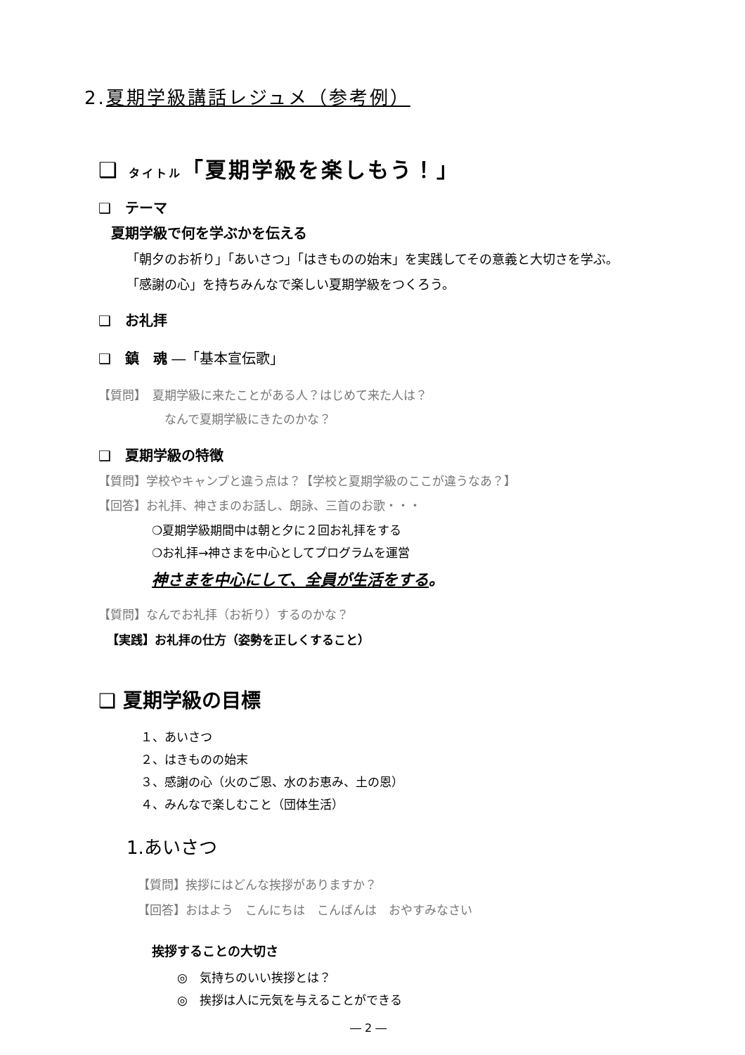2.夏期学級講話レジュメ（参考例）
❑ タイトル「夏期学級を楽しもう！」
❑　テーマ
夏期学級で何を学ぶかを伝える
「朝夕のお祈り」「あいさつ」「はきものの始末」を実践してその意義と大切さを学ぶ。
「感謝の心」を持ちみんなで楽しい夏期学級をつくろう。
❑　お礼拝
❑　鎮　魂 ―「基本宣伝歌」
【質問】　夏期学級に来たことがある人？はじめて来た人は？
なんで夏期学級にきたのかな？
❑　夏期学級の特徴
【質問】学校やキャンプと違う点は？【学校と夏期学級のここが違うなあ？】
【回答】お礼拝、神さまのお話し、朗詠、三首のお歌・・・
❍夏期学級期間中は朝と夕に２回お礼拝をする
❍お礼拝→神さまを中心としてプログラムを運営
神さまを中心にして、全員が生活をする。
【質問】なんでお礼拝（お祈り）するのかな？
【実践】お礼拝の仕方（姿勢を正しくすること）
❑ 夏期学級の目標
１、あいさつ
２、はきものの始末
３、感謝の心（火のご恩、水のお恵み、土の恩）
４、みんなで楽しむこと（団体生活）
1.あいさつ
【質問】挨拶にはどんな挨拶がありますか？
【回答】おはよう　こんにちは　こんばんは　おやすみなさい
挨拶することの大切さ
◎　気持ちのいい挨拶とは？
◎　挨拶は人に元気を与えることができる
― 2 ―